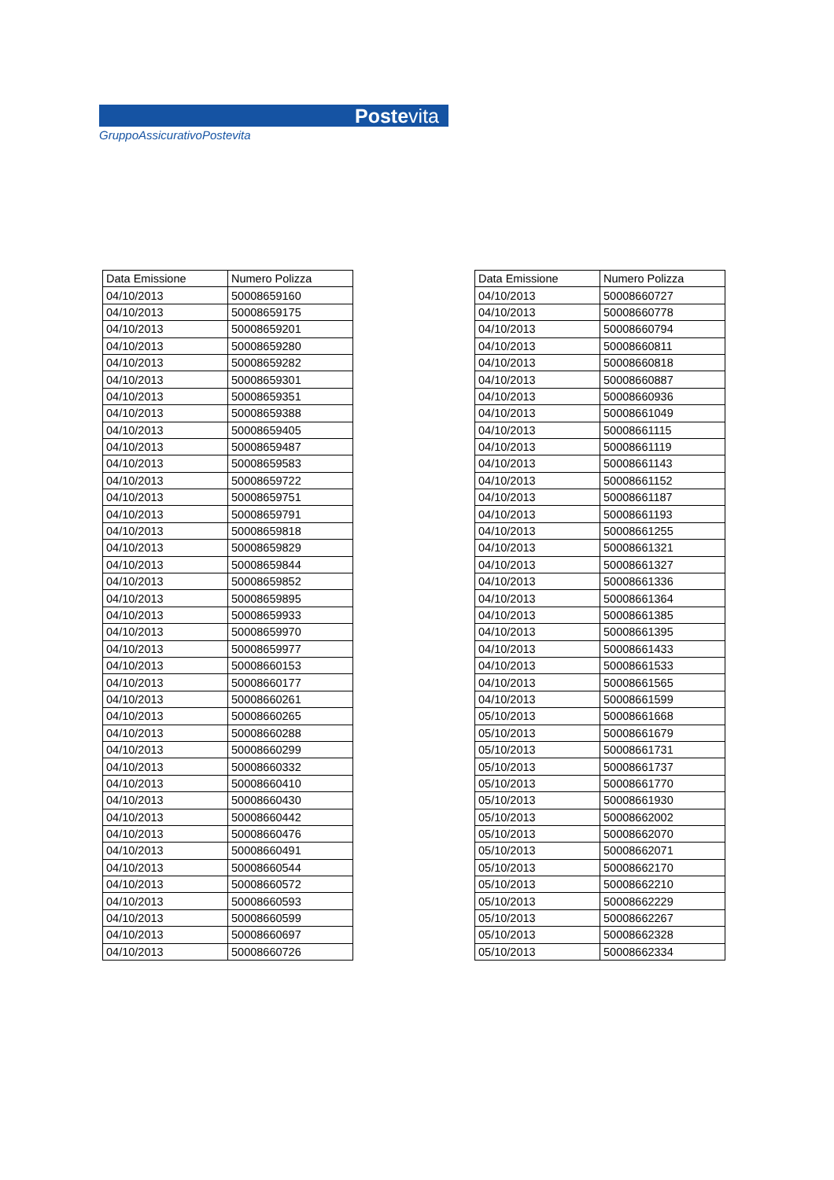Postevita
GruppoAssicurativoPostevita
| Data Emissione | Numero Polizza |
| --- | --- |
| 04/10/2013 | 50008659160 |
| 04/10/2013 | 50008659175 |
| 04/10/2013 | 50008659201 |
| 04/10/2013 | 50008659280 |
| 04/10/2013 | 50008659282 |
| 04/10/2013 | 50008659301 |
| 04/10/2013 | 50008659351 |
| 04/10/2013 | 50008659388 |
| 04/10/2013 | 50008659405 |
| 04/10/2013 | 50008659487 |
| 04/10/2013 | 50008659583 |
| 04/10/2013 | 50008659722 |
| 04/10/2013 | 50008659751 |
| 04/10/2013 | 50008659791 |
| 04/10/2013 | 50008659818 |
| 04/10/2013 | 50008659829 |
| 04/10/2013 | 50008659844 |
| 04/10/2013 | 50008659852 |
| 04/10/2013 | 50008659895 |
| 04/10/2013 | 50008659933 |
| 04/10/2013 | 50008659970 |
| 04/10/2013 | 50008659977 |
| 04/10/2013 | 50008660153 |
| 04/10/2013 | 50008660177 |
| 04/10/2013 | 50008660261 |
| 04/10/2013 | 50008660265 |
| 04/10/2013 | 50008660288 |
| 04/10/2013 | 50008660299 |
| 04/10/2013 | 50008660332 |
| 04/10/2013 | 50008660410 |
| 04/10/2013 | 50008660430 |
| 04/10/2013 | 50008660442 |
| 04/10/2013 | 50008660476 |
| 04/10/2013 | 50008660491 |
| 04/10/2013 | 50008660544 |
| 04/10/2013 | 50008660572 |
| 04/10/2013 | 50008660593 |
| 04/10/2013 | 50008660599 |
| 04/10/2013 | 50008660697 |
| 04/10/2013 | 50008660726 |
| Data Emissione | Numero Polizza |
| --- | --- |
| 04/10/2013 | 50008660727 |
| 04/10/2013 | 50008660778 |
| 04/10/2013 | 50008660794 |
| 04/10/2013 | 50008660811 |
| 04/10/2013 | 50008660818 |
| 04/10/2013 | 50008660887 |
| 04/10/2013 | 50008660936 |
| 04/10/2013 | 50008661049 |
| 04/10/2013 | 50008661115 |
| 04/10/2013 | 50008661119 |
| 04/10/2013 | 50008661143 |
| 04/10/2013 | 50008661152 |
| 04/10/2013 | 50008661187 |
| 04/10/2013 | 50008661193 |
| 04/10/2013 | 50008661255 |
| 04/10/2013 | 50008661321 |
| 04/10/2013 | 50008661327 |
| 04/10/2013 | 50008661336 |
| 04/10/2013 | 50008661364 |
| 04/10/2013 | 50008661385 |
| 04/10/2013 | 50008661395 |
| 04/10/2013 | 50008661433 |
| 04/10/2013 | 50008661533 |
| 04/10/2013 | 50008661565 |
| 04/10/2013 | 50008661599 |
| 05/10/2013 | 50008661668 |
| 05/10/2013 | 50008661679 |
| 05/10/2013 | 50008661731 |
| 05/10/2013 | 50008661737 |
| 05/10/2013 | 50008661770 |
| 05/10/2013 | 50008661930 |
| 05/10/2013 | 50008662002 |
| 05/10/2013 | 50008662070 |
| 05/10/2013 | 50008662071 |
| 05/10/2013 | 50008662170 |
| 05/10/2013 | 50008662210 |
| 05/10/2013 | 50008662229 |
| 05/10/2013 | 50008662267 |
| 05/10/2013 | 50008662328 |
| 05/10/2013 | 50008662334 |